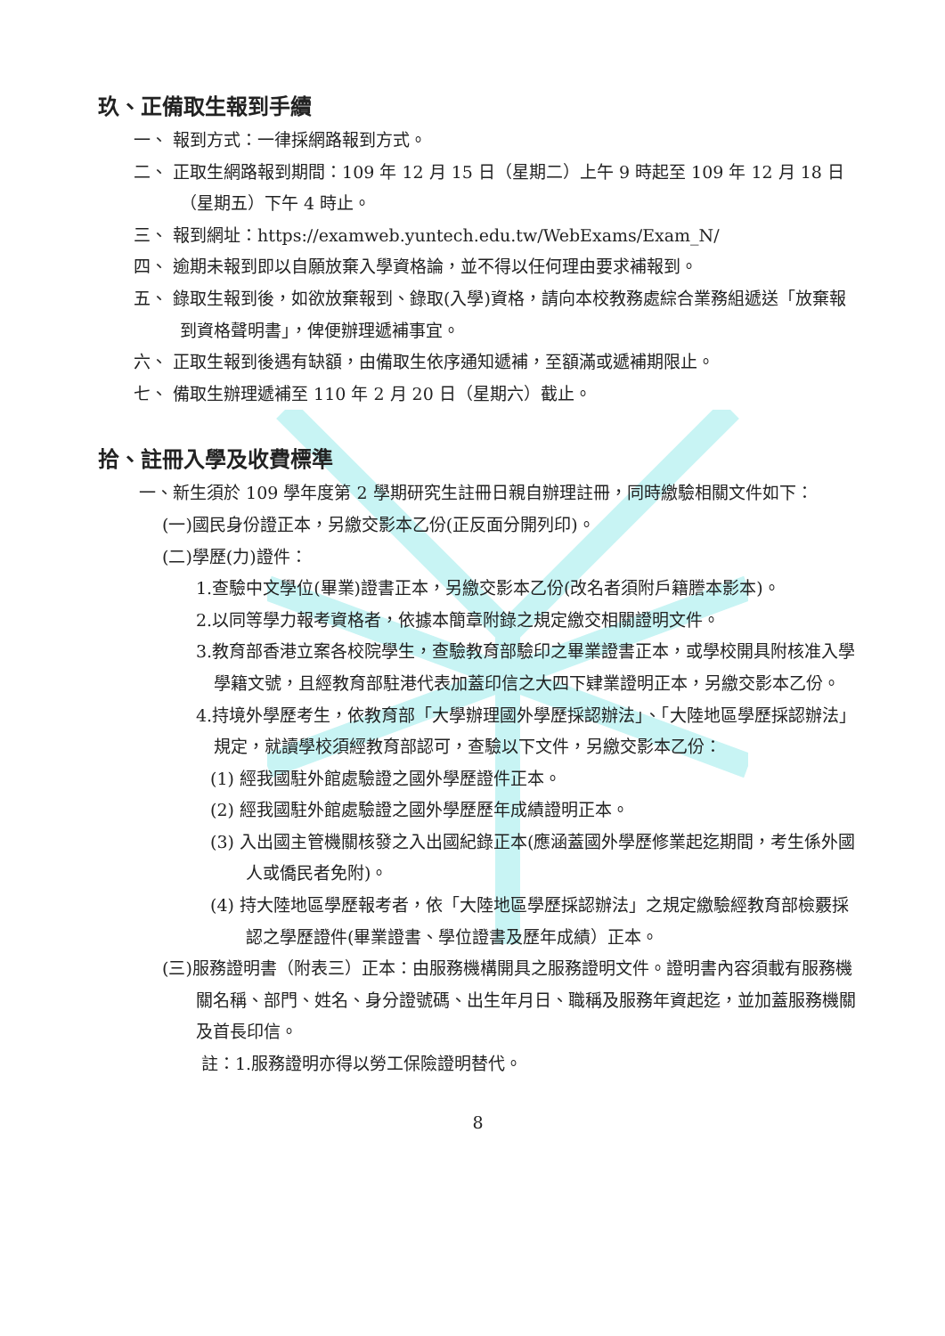玖、正備取生報到手續
一、 報到方式：一律採網路報到方式。
二、 正取生網路報到期間：109 年 12 月 15 日（星期二）上午 9 時起至 109 年 12 月 18 日（星期五）下午 4 時止。
三、 報到網址：https://examweb.yuntech.edu.tw/WebExams/Exam_N/
四、 逾期未報到即以自願放棄入學資格論，並不得以任何理由要求補報到。
五、 錄取生報到後，如欲放棄報到、錄取(入學)資格，請向本校教務處綜合業務組遞送「放棄報到資格聲明書」，俾便辦理遞補事宜。
六、 正取生報到後遇有缺額，由備取生依序通知遞補，至額滿或遞補期限止。
七、 備取生辦理遞補至 110 年 2 月 20 日（星期六）截止。
拾、註冊入學及收費標準
一、新生須於 109 學年度第 2 學期研究生註冊日親自辦理註冊，同時繳驗相關文件如下：
(一)國民身份證正本，另繳交影本乙份(正反面分開列印)。
(二)學歷(力)證件：
1.查驗中文學位(畢業)證書正本，另繳交影本乙份(改名者須附戶籍謄本影本)。
2.以同等學力報考資格者，依據本簡章附錄之規定繳交相關證明文件。
3.教育部香港立案各校院學生，查驗教育部驗印之畢業證書正本，或學校開具附核准入學學籍文號，且經教育部駐港代表加蓋印信之大四下肄業證明正本，另繳交影本乙份。
4.持境外學歷考生，依教育部「大學辦理國外學歷採認辦法」、「大陸地區學歷採認辦法」規定，就讀學校須經教育部認可，查驗以下文件，另繳交影本乙份：
(1) 經我國駐外館處驗證之國外學歷證件正本。
(2) 經我國駐外館處驗證之國外學歷歷年成績證明正本。
(3) 入出國主管機關核發之入出國紀錄正本(應涵蓋國外學歷修業起迄期間，考生係外國人或僑民者免附)。
(4) 持大陸地區學歷報考者，依「大陸地區學歷採認辦法」之規定繳驗經教育部檢覈採認之學歷證件(畢業證書、學位證書及歷年成績）正本。
(三)服務證明書（附表三）正本：由服務機構開具之服務證明文件。證明書內容須載有服務機關名稱、部門、姓名、身分證號碼、出生年月日、職稱及服務年資起迄，並加蓋服務機關及首長印信。
註：1.服務證明亦得以勞工保險證明替代。
8